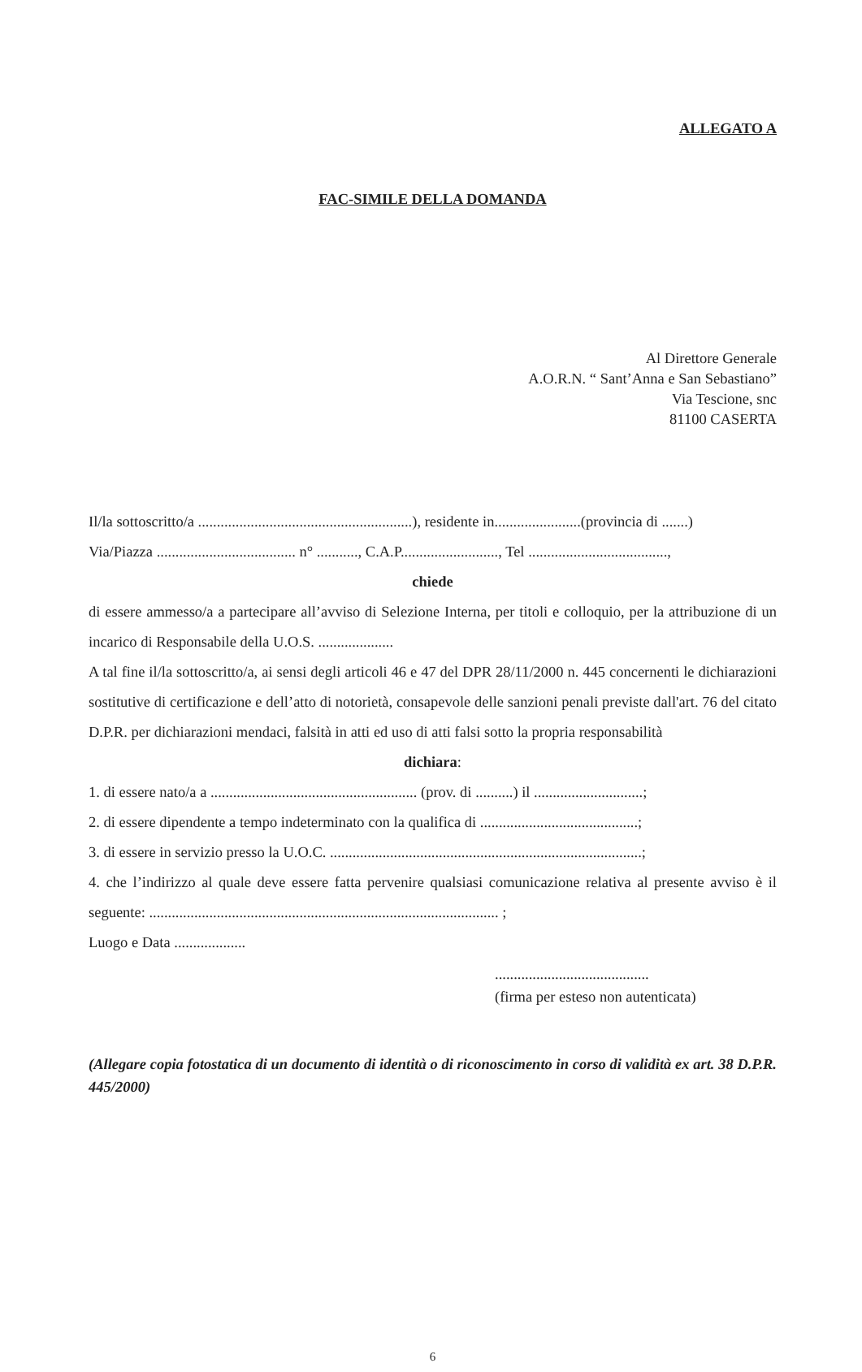ALLEGATO A
FAC-SIMILE DELLA DOMANDA
Al Direttore Generale
A.O.R.N. “ Sant’Anna e San Sebastiano”
Via Tescione, snc
81100 CASERTA
Il/la sottoscritto/a .........................................................), residente in.......................(provincia di .......)
Via/Piazza ..................................... n° ..........., C.A.P.........................., Tel .....................................,
chiede
di essere ammesso/a a partecipare all’avviso di Selezione Interna, per titoli e colloquio, per la attribuzione di un incarico di Responsabile della U.O.S. ....................
A tal fine il/la sottoscritto/a, ai sensi degli articoli 46 e 47 del DPR 28/11/2000 n. 445 concernenti le dichiarazioni sostitutive di certificazione e dell’atto di notorietà, consapevole delle sanzioni penali previste dall'art. 76 del citato D.P.R. per dichiarazioni mendaci, falsità in atti ed uso di atti falsi sotto la propria responsabilità
dichiara:
1. di essere nato/a a ....................................................... (prov. di ..........) il .............................;
2. di essere dipendente a tempo indeterminato con la qualifica di ..........................................;
3. di essere in servizio presso la U.O.C. ...................................................................................;
4. che l’indirizzo al quale deve essere fatta pervenire qualsiasi comunicazione relativa al presente avviso è il seguente: ............................................................................................. ;
Luogo e Data ...................
.........................................
(firma per esteso non autenticata)
(Allegare copia fotostatica di un documento di identità o di riconoscimento in corso di validità ex art. 38 D.P.R. 445/2000)
6